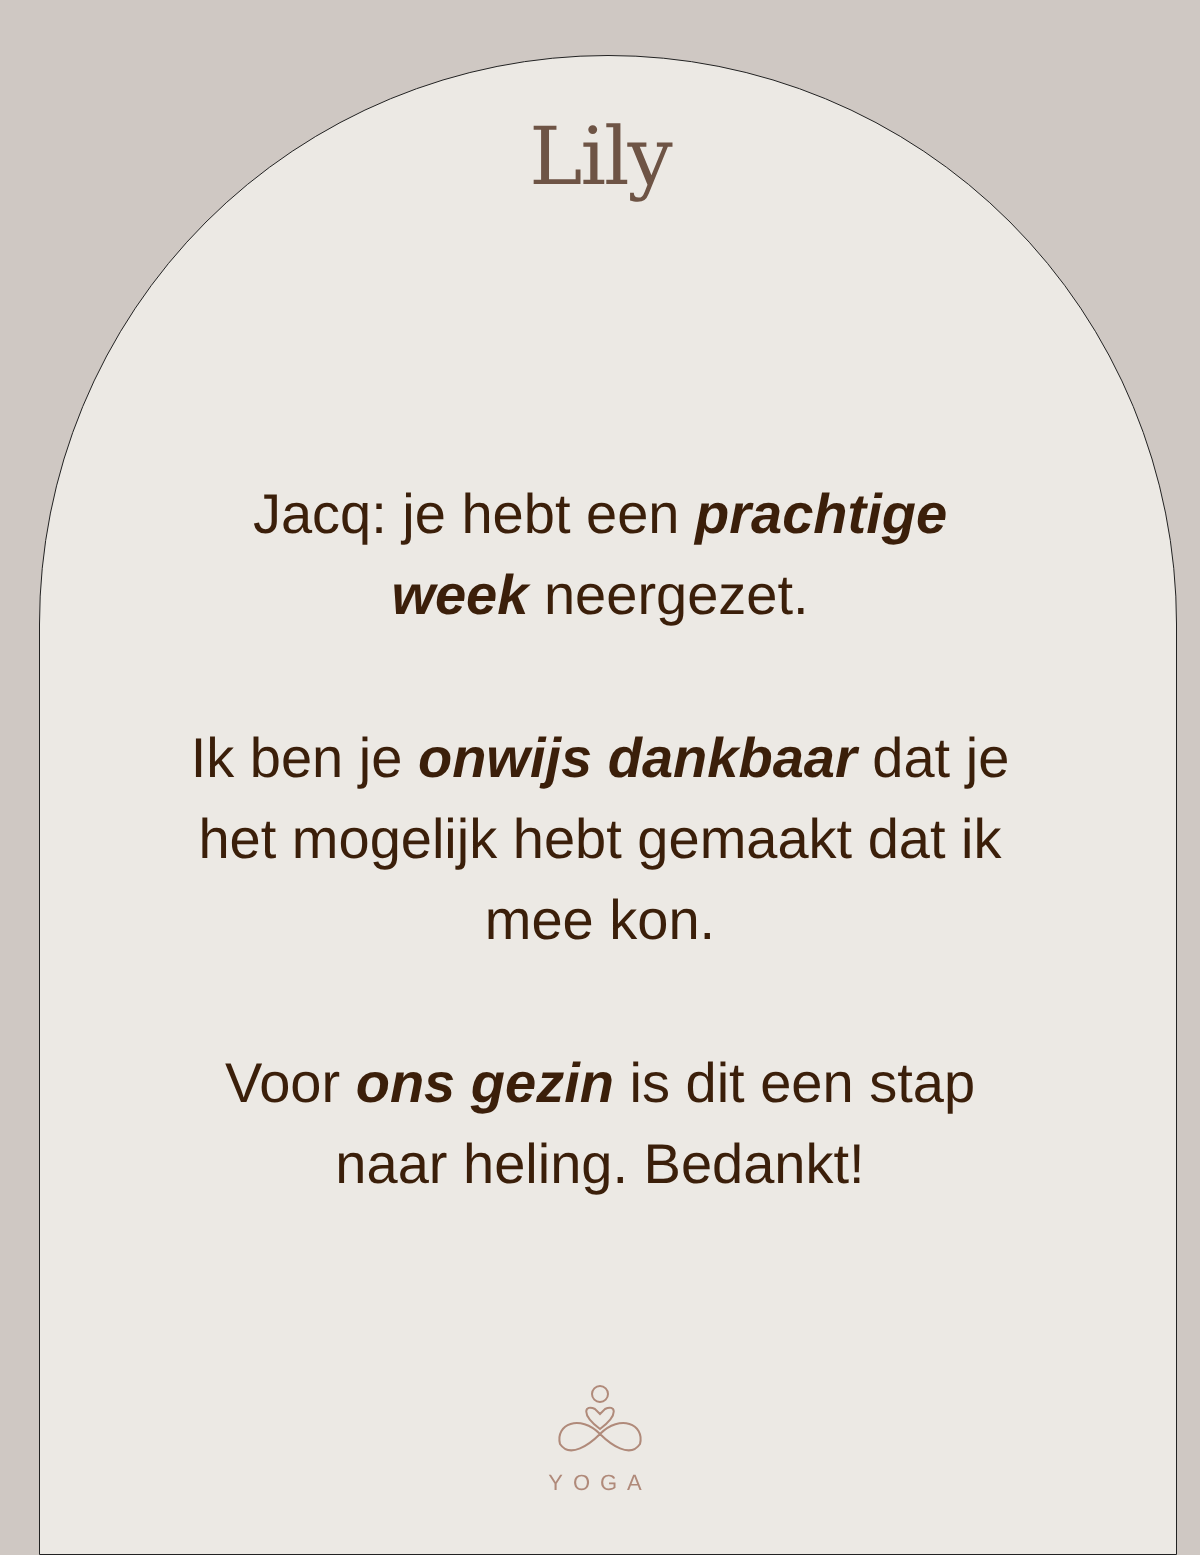Lily
Jacq: je hebt een prachtige week neergezet.
Ik ben je onwijs dankbaar dat je het mogelijk hebt gemaakt dat ik mee kon.
Voor ons gezin is dit een stap naar heling. Bedankt!
YOGA